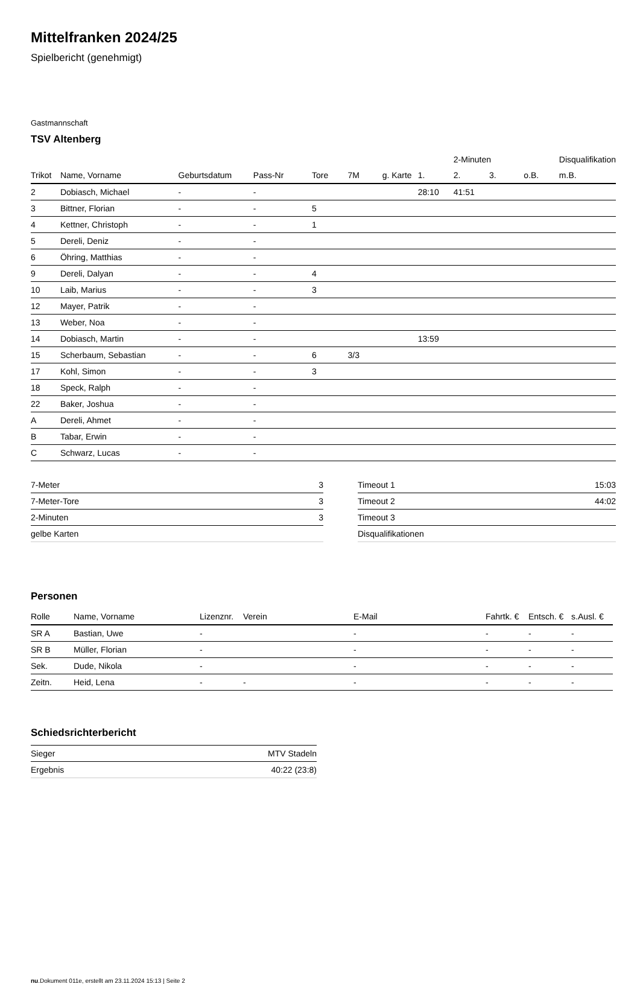Mittelfranken 2024/25
Spielbericht (genehmigt)
Gastmannschaft
TSV Altenberg
| | | | | | | | | 2-Minuten | | | Disqualifikation |
| --- | --- | --- | --- | --- | --- | --- | --- | --- | --- | --- | --- |
| Trikot | Name, Vorname | Geburtsdatum | Pass-Nr | Tore | 7M | g. Karte | 1. | 2. | 3. | o.B. | m.B. |
| 2 | Dobiasch, Michael | - | - | | | | 28:10 | 41:51 | | | |
| 3 | Bittner, Florian | - | - | 5 | | | | | | | |
| 4 | Kettner, Christoph | - | - | 1 | | | | | | | |
| 5 | Dereli, Deniz | - | - | | | | | | | | |
| 6 | Öhring, Matthias | - | - | | | | | | | | |
| 9 | Dereli, Dalyan | - | - | 4 | | | | | | | |
| 10 | Laib, Marius | - | - | 3 | | | | | | | |
| 12 | Mayer, Patrik | - | - | | | | | | | | |
| 13 | Weber, Noa | - | - | | | | | | | | |
| 14 | Dobiasch, Martin | - | - | | | | 13:59 | | | | |
| 15 | Scherbaum, Sebastian | - | - | 6 | 3/3 | | | | | | |
| 17 | Kohl, Simon | - | - | 3 | | | | | | | |
| 18 | Speck, Ralph | - | - | | | | | | | | |
| 22 | Baker, Joshua | - | - | | | | | | | | |
| A | Dereli, Ahmet | - | - | | | | | | | | |
| B | Tabar, Erwin | - | - | | | | | | | | |
| C | Schwarz, Lucas | - | - | | | | | | | | |
| 7-Meter | 3 |
| 7-Meter-Tore | 3 |
| 2-Minuten | 3 |
| gelbe Karten | |
| Timeout 1 | 15:03 |
| Timeout 2 | 44:02 |
| Timeout 3 | |
| Disqualifikationen | |
Personen
| Rolle | Name, Vorname | Lizenznr. | Verein | E-Mail | Fahrtk. € | Entsch. € | s.Ausl. € |
| --- | --- | --- | --- | --- | --- | --- | --- |
| SR A | Bastian, Uwe | - | | - | - | - | - |
| SR B | Müller, Florian | - | | - | - | - | - |
| Sek. | Dude, Nikola | - | | - | - | - | - |
| Zeitn. | Heid, Lena | - | - | - | - | - | - |
Schiedsrichterbericht
| Sieger | MTV Stadeln |
| Ergebnis | 40:22 (23:8) |
nu.Dokument 011e, erstellt am 23.11.2024 15:13 | Seite 2